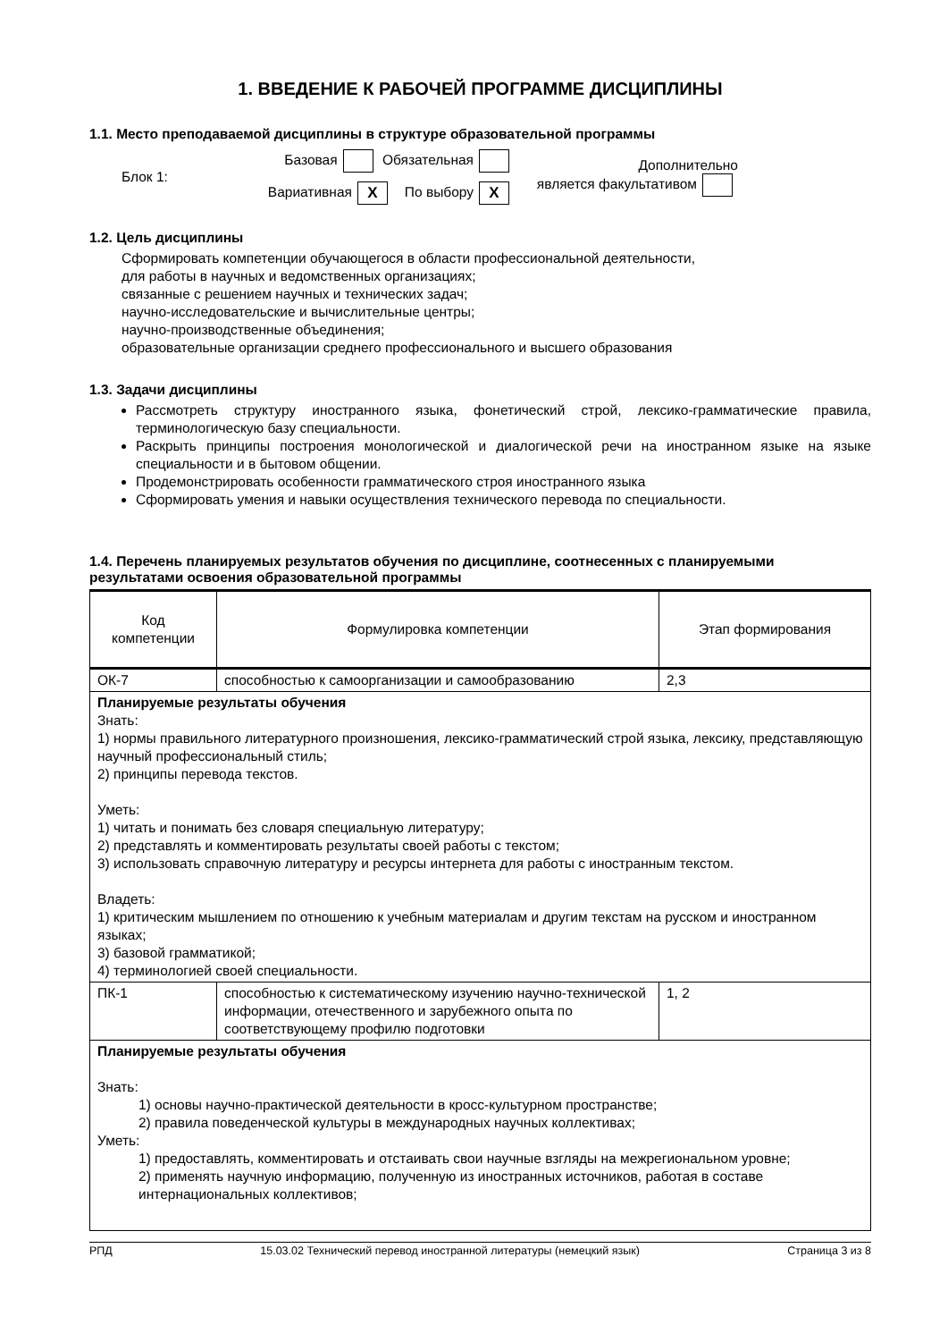1. ВВЕДЕНИЕ К РАБОЧЕЙ ПРОГРАММЕ ДИСЦИПЛИНЫ
1.1. Место преподаваемой дисциплины в структуре образовательной программы
Блок 1:
Базовая Обязательная
Вариативная X По выбору X
Дополнительно
является факультативом
1.2. Цель дисциплины
Сформировать компетенции обучающегося в области профессиональной деятельности,
для работы в научных и ведомственных организациях;
связанные с решением научных и технических задач;
научно-исследовательские и вычислительные центры;
научно-производственные объединения;
образовательные организации среднего профессионального и высшего образования
1.3. Задачи дисциплины
Рассмотреть структуру иностранного языка, фонетический строй, лексико-грамматические правила, терминологическую базу специальности.
Раскрыть принципы построения монологической и диалогической речи на иностранном языке на языке специальности и в бытовом общении.
Продемонстрировать особенности грамматического строя иностранного языка
Сформировать умения и навыки осуществления технического перевода по специальности.
1.4. Перечень планируемых результатов обучения по дисциплине, соотнесенных с планируемыми результатами освоения образовательной программы
| Код компетенции | Формулировка компетенции | Этап формирования |
| ОК-7 | способностью к самоорганизации и самообразованию | 2,3 |
| Планируемые результаты обучения Знать: 1) нормы правильного литературного произношения, лексико-грамматический строй языка, лексику, представляющую научный профессиональный стиль; 2) принципы перевода текстов. Уметь: 1) читать и понимать без словаря специальную литературу; 2) представлять и комментировать результаты своей работы с текстом; 3) использовать справочную литературу и ресурсы интернета для работы с иностранным текстом. Владеть: 1) критическим мышлением по отношению к учебным материалам и другим текстам на русском и иностранном языках; 3) базовой грамматикой; 4) терминологией своей специальности. | | |
| ПК-1 | способностью к систематическому изучению научно-технической информации, отечественного и зарубежного опыта по соответствующему профилю подготовки | 1, 2 |
| Планируемые результаты обучения Знать: 1) основы научно-практической деятельности в кросс-культурном пространстве; 2) правила поведенческой культуры в международных научных коллективах; Уметь: 1) предоставлять, комментировать и отстаивать свои научные взгляды на межрегиональном уровне; 2) применять научную информацию, полученную из иностранных источников, работая в составе интернациональных коллективов; | | |
РПД 15.03.02 Технический перевод иностранной литературы (немецкий язык) Страница 3 из 8